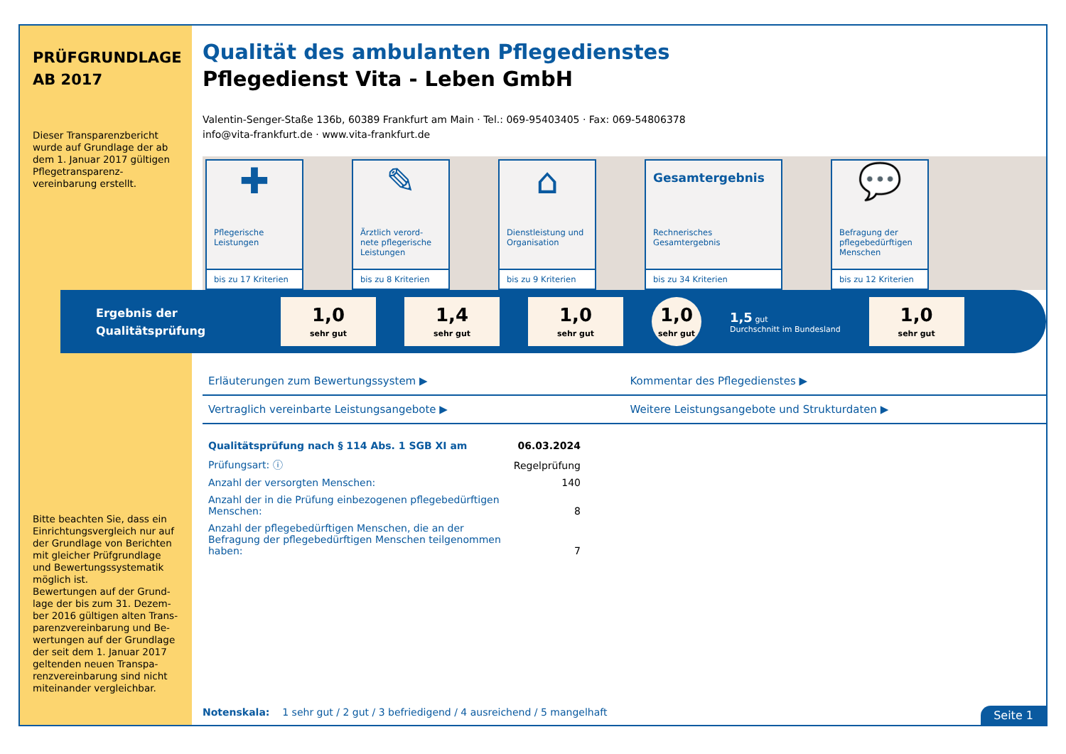PRÜFGRUNDLAGE
AB 2017
Dieser Transparenzbericht wurde auf Grundlage der ab dem 1. Januar 2017 gültigen Pflegetransparenz-vereinbarung erstellt.
Bitte beachten Sie, dass ein Einrichtungsvergleich nur auf der Grundlage von Berichten mit gleicher Prüfgrundlage und Bewertungssystematik möglich ist.
Bewertungen auf der Grund-lage der bis zum 31. Dezem-ber 2016 gültigen alten Trans-parenzvereinbarung und Be-wertungen auf der Grundlage der seit dem 1. Januar 2017 geltenden neuen Transpa-renzvereinbarung sind nicht miteinander vergleichbar.
Qualität des ambulanten Pflegedienstes
Pflegedienst Vita - Leben GmbH
Valentin-Senger-Staße 136b, 60389 Frankfurt am Main · Tel.: 069-95403405 · Fax: 069-54806378
info@vita-frankfurt.de · www.vita-frankfurt.de
✚
Pflegerische Leistungen
bis zu 17 Kriterien
✎
Ärztlich verord-nete pflegerische Leistungen
bis zu 8 Kriterien
⌂
Dienstleistung und Organisation
bis zu 9 Kriterien
Gesamtergebnis
Rechnerisches Gesamtergebnis
bis zu 34 Kriterien
💬
Befragung der pflegebedürftigen Menschen
bis zu 12 Kriterien
Ergebnis der Qualitätsprüfung
1,0
sehr gut
1,4
sehr gut
1,0
sehr gut
1,0
sehr gut
1,5 gut
Durchschnitt im Bundesland
1,0
sehr gut
Erläuterungen zum Bewertungssystem ▶
Kommentar des Pflegedienstes ▶
Vertraglich vereinbarte Leistungsangebote ▶
Weitere Leistungsangebote und Strukturdaten ▶
| Qualitätsprüfung nach § 114 Abs. 1 SGB XI am | 06.03.2024 |
| Prüfungsart: ⓘ | Regelprüfung |
| Anzahl der versorgten Menschen: | 140 |
| Anzahl der in die Prüfung einbezogenen pflegebedürftigen Menschen: | 8 |
| Anzahl der pflegebedürftigen Menschen, die an der Befragung der pflegebedürftigen Menschen teilgenommen haben: | 7 |
Notenskala: 1 sehr gut / 2 gut / 3 befriedigend / 4 ausreichend / 5 mangelhaft
Seite 1